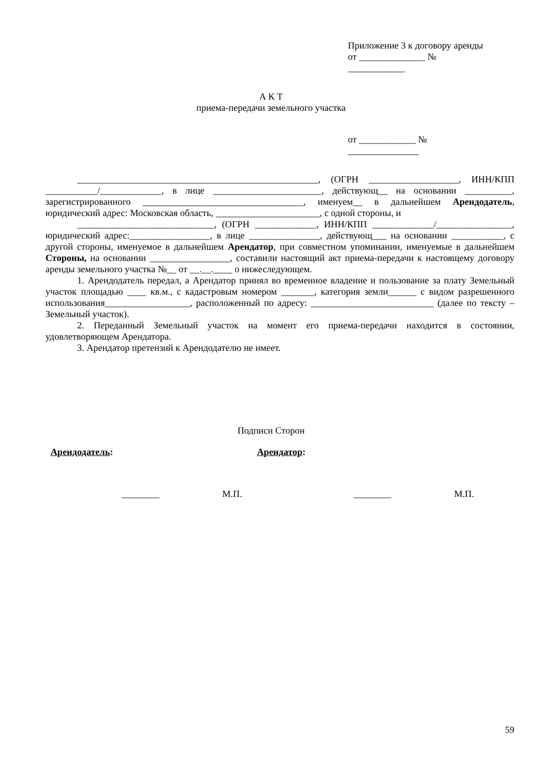Приложение 3 к договору аренды
от ______________ №
____________
А К Т
приема-передачи земельного участка
от ____________ №
_______________
___________________________________________________, (ОГРН ___________________, ИНН/КПП ___________/_____________, в лице _______________________, действующ__ на основании __________, зарегистрированного __________________________________, именуем__ в дальнейшем Арендодатель, юридический адрес: Московская область, ______________________, с одной стороны, и
_____________________________, (ОГРН _____________, ИНН/КПП _____________/________________, юридический адрес:_________________, в лице _______________, действующ___ на основании ___________, с другой стороны, именуемое в дальнейшем Арендатор, при совместном упоминании, именуемые в дальнейшем Стороны, на основании _________________, составили настоящий акт приема-передачи к настоящему договору аренды земельного участка №__ от __.__.____ о нижеследующем.
1. Арендодатель передал, а Арендатор принял во временное владение и пользование за плату Земельный участок площадью ____ кв.м., с кадастровым номером _______, категория земли______ с видом разрешенного использования__________________, расположенный по адресу: __________________________ (далее по тексту – Земельный участок).
2. Переданный Земельный участок на момент его приема-передачи находится в состоянии, удовлетворяющем Арендатора.
3. Арендатор претензий к Арендодателю не имеет.
Подписи Сторон
Арендодатель: Арендатор:
________ М.П. ________ М.П.
59